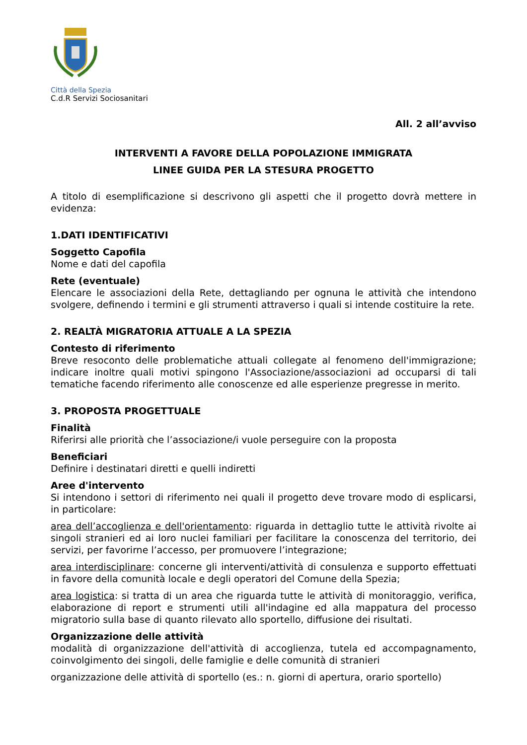Città della Spezia
C.d.R Servizi Sociosanitari
All. 2 all’avviso
INTERVENTI A FAVORE DELLA POPOLAZIONE IMMIGRATA
LINEE GUIDA PER LA STESURA PROGETTO
A titolo di esemplificazione si descrivono gli aspetti che il progetto dovrà mettere in evidenza:
1.DATI IDENTIFICATIVI
Soggetto Capofila
Nome e dati del capofila
Rete (eventuale)
Elencare le associazioni della Rete, dettagliando per ognuna le attività che intendono svolgere, definendo i termini e gli strumenti attraverso i quali si intende costituire la rete.
2. REALTÀ MIGRATORIA ATTUALE A LA SPEZIA
Contesto di riferimento
Breve resoconto delle problematiche attuali collegate al fenomeno dell'immigrazione; indicare inoltre quali motivi spingono l'Associazione/associazioni ad occuparsi di tali tematiche facendo riferimento alle conoscenze ed alle esperienze pregresse in merito.
3. PROPOSTA PROGETTUALE
Finalità
Riferirsi alle priorità che l’associazione/i vuole perseguire con la proposta
Beneficiari
Definire i destinatari diretti e quelli indiretti
Aree d'intervento
Si intendono i settori di riferimento nei quali il progetto deve trovare modo di esplicarsi, in particolare:
area dell’accoglienza e dell'orientamento: riguarda in dettaglio tutte le attività rivolte ai singoli stranieri ed ai loro nuclei familiari per facilitare la conoscenza del territorio, dei servizi, per favorirne l’accesso, per promuovere l’integrazione;
area interdisciplinare: concerne gli interventi/attività di consulenza e supporto effettuati in favore della comunità locale e degli operatori del Comune della Spezia;
area logistica: si tratta di un area che riguarda tutte le attività di monitoraggio, verifica, elaborazione di report e strumenti utili all'indagine ed alla mappatura del processo migratorio sulla base di quanto rilevato allo sportello, diffusione dei risultati.
Organizzazione delle attività
modalità di organizzazione dell'attività di accoglienza, tutela ed accompagnamento, coinvolgimento dei singoli, delle famiglie e delle comunità di stranieri
organizzazione delle attività di sportello (es.: n. giorni di apertura, orario sportello)